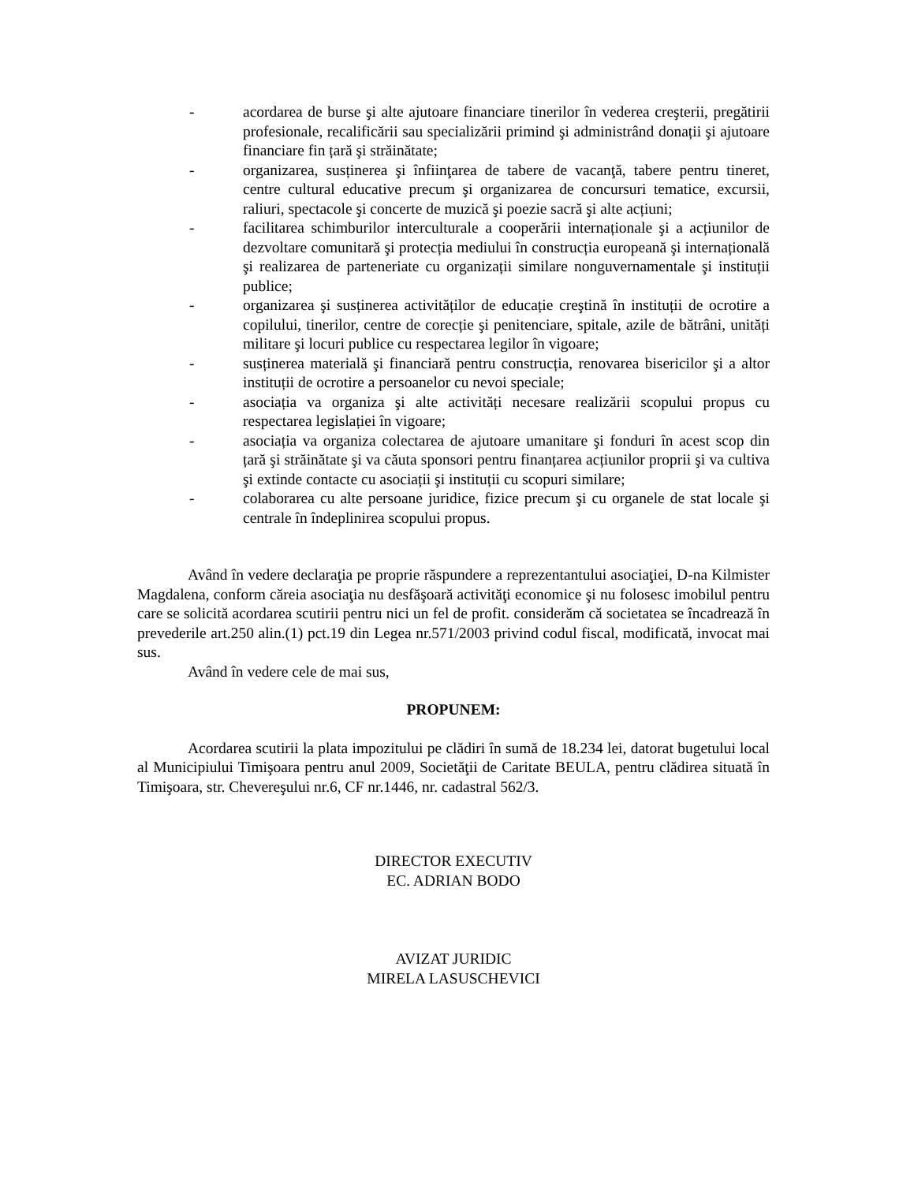- acordarea de burse şi alte ajutoare financiare tinerilor în vederea creşterii, pregătirii profesionale, recalificării sau specializării primind şi administrând donații şi ajutoare financiare fin țară şi străinătate;
- organizarea, susținerea şi înfiinţarea de tabere de vacanţă, tabere pentru tineret, centre cultural educative precum şi organizarea de concursuri tematice, excursii, raliuri, spectacole şi concerte de muzică şi poezie sacră şi alte acțiuni;
- facilitarea schimburilor interculturale a cooperării internaționale şi a acțiunilor de dezvoltare comunitară şi protecția mediului în construcția europeană şi internațională şi realizarea de parteneriate cu organizații similare nonguvernamentale şi instituții publice;
- organizarea şi susținerea activităților de educație creştină în instituții de ocrotire a copilului, tinerilor, centre de corecție şi penitenciare, spitale, azile de bătrâni, unități militare şi locuri publice cu respectarea legilor în vigoare;
- susținerea materială şi financiară pentru construcția, renovarea bisericilor şi a altor instituții de ocrotire a persoanelor cu nevoi speciale;
- asociația va organiza şi alte activități necesare realizării scopului propus cu respectarea legislației în vigoare;
- asociația va organiza colectarea de ajutoare umanitare şi fonduri în acest scop din țară şi străinătate şi va căuta sponsori pentru finanțarea acțiunilor proprii şi va cultiva şi extinde contacte cu asociații şi instituții cu scopuri similare;
- colaborarea cu alte persoane juridice, fizice precum şi cu organele de stat locale şi centrale în îndeplinirea scopului propus.
Având în vedere declaraţia pe proprie răspundere a reprezentantului asociaţiei, D-na Kilmister Magdalena, conform căreia asociaţia nu desfăşoară activităţi economice şi nu folosesc imobilul pentru care se solicită acordarea scutirii pentru nici un fel de profit. considerăm că societatea se încadrează în prevederile art.250 alin.(1) pct.19 din Legea nr.571/2003 privind codul fiscal, modificată, invocat mai sus.
Având în vedere cele de mai sus,
PROPUNEM:
Acordarea scutirii la plata impozitului pe clădiri în sumă de 18.234 lei, datorat bugetului local al Municipiului Timişoara pentru anul 2009, Societăţii de Caritate BEULA, pentru clădirea situată în Timişoara, str. Chevereşului nr.6, CF nr.1446, nr. cadastral 562/3.
DIRECTOR EXECUTIV
EC. ADRIAN BODO
AVIZAT JURIDIC
MIRELA LASUSCHEVICI